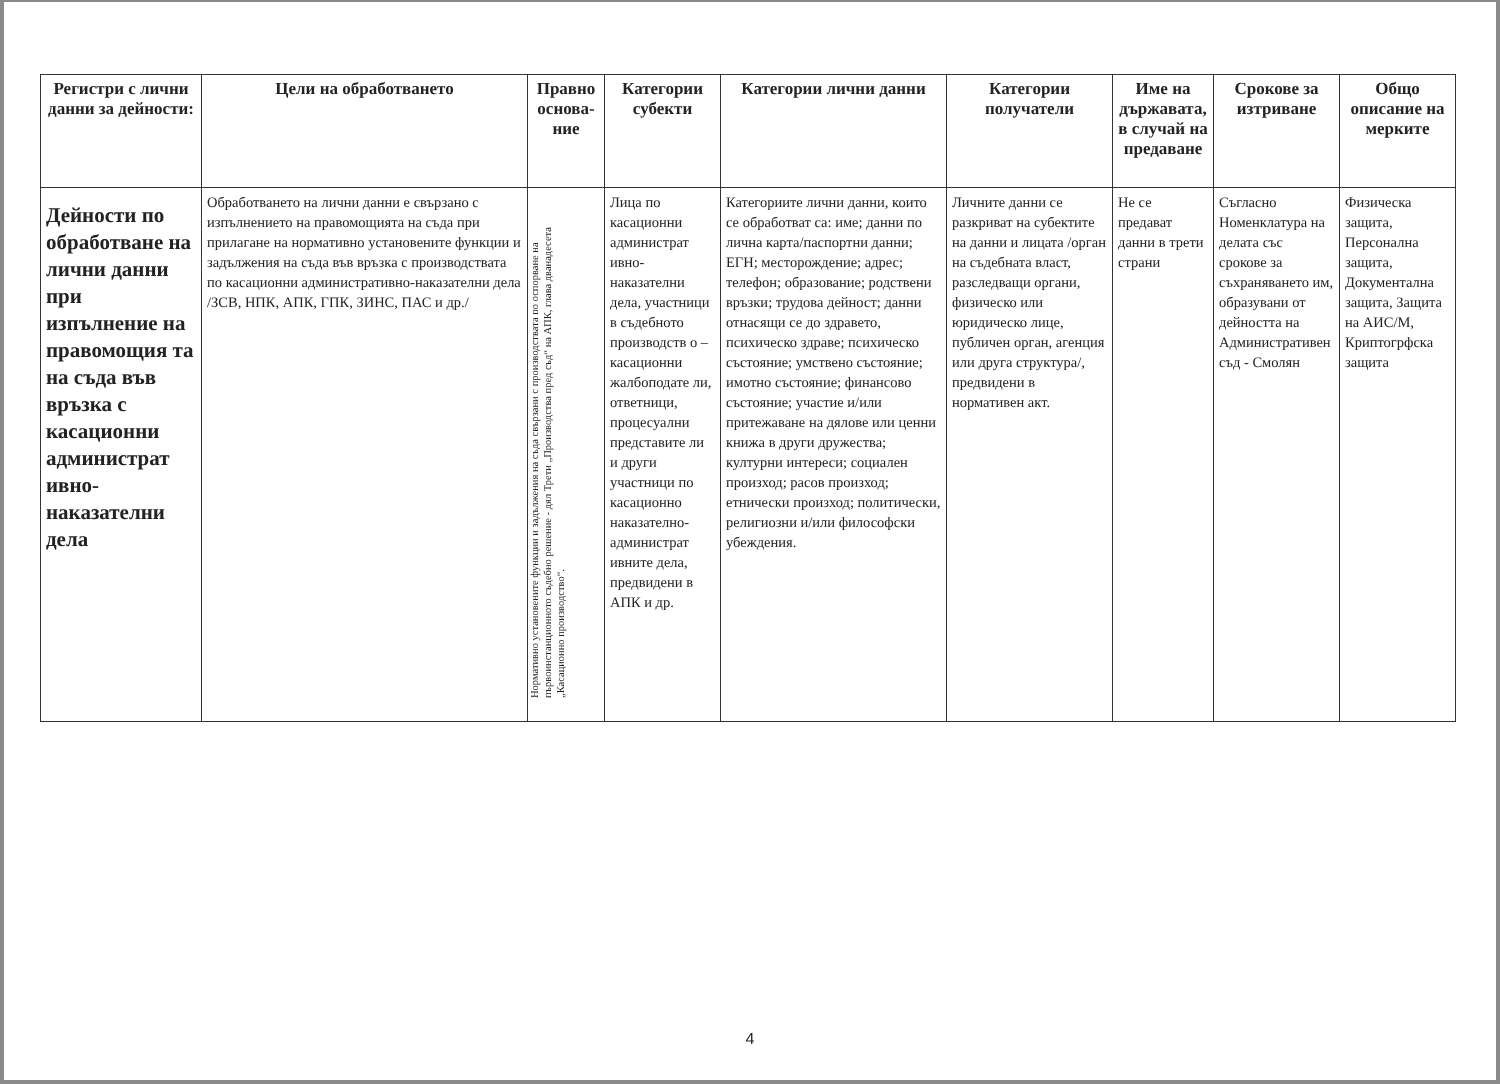| Регистри с лични данни за дейности: | Цели на обработването | Правно основа-ние | Категории субекти | Категории лични данни | Категории получатели | Име на държавата, в случай на предаване | Срокове за изтриване | Общо описание на мерките |
| --- | --- | --- | --- | --- | --- | --- | --- | --- |
| Дейности по обработване на лични данни при изпълнение на правомощия та на съда във връзка с касационни администрат ивно-наказателни дела | Обработването на лични данни е свързано с изпълнението на правомощията на съда при прилагане на нормативно установените функции и задължения на съда във връзка с производствата по касационни административно-наказателни дела /ЗСВ, НПК, АПК, ГПК, ЗИНС, ПАС и др./ | Нормативно установените функции и задължения на съда свързани с производствата по оспорване на първоинстанционното съдебно решение - дял Трети „Производства пред съд“ на АПК, глава дванадесета „Касационно производство“. | Лица по касационни администрат ивно-наказателни дела, участници в съдебното производств о – касационни жалбоподате ли, ответници, процесуални представите ли и други участници по касационно наказателно-администрат ивните дела, предвидени в АПК и др. | Категориите лични данни, които се обработват са: име; данни по лична карта/паспортни данни; ЕГН; месторождение; адрес; телефон; образование; родствени връзки; трудова дейност; данни отнасящи се до здравето, психическо здраве; психическо състояние; умствено състояние; имотно състояние; финансово състояние; участие и/или притежаване на дялове или ценни книжа в други дружества; културни интереси; социален произход; расов произход; етнически произход; политически, религиозни и/или философски убеждения. | Личните данни се разкриват на субектите на данни и лицата /орган на съдебната власт, разследващи органи, физическо или юридическо лице, публичен орган, агенция или друга структура/, предвидени в нормативен акт. | Не се предават данни в трети страни | Съгласно Номенклатура на делата със срокове за съхраняването им, образувани от дейността на Административен съд - Смолян | Физическа защита, Персонална защита, Документална защита, Защита на АИС/М, Криптогрфска защита |
4